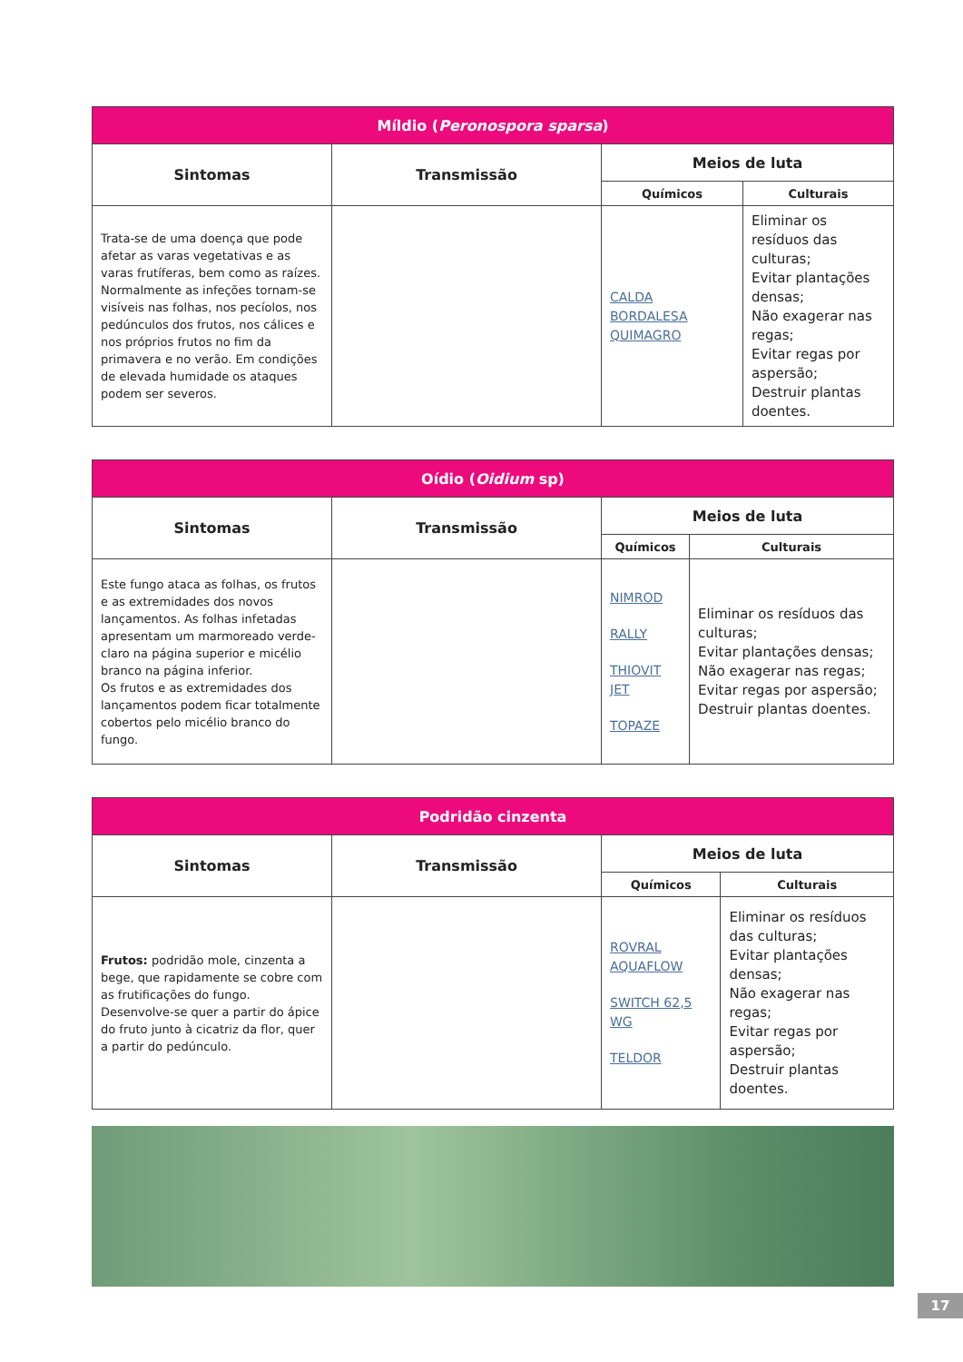| Míldio ( Peronospora sparsa ) | | | |
| --- | --- | --- | --- |
| Sintomas | Transmissão | Meios de luta | |
| | | Químicos | Culturais |
| Trata-se de uma doença que pode afetar as varas vegetativas e as varas frutíferas, bem como as raízes. Normalmente as infeções tornam-se visíveis nas folhas, nos pecíolos, nos pedúnculos dos frutos, nos cálices e nos próprios frutos no fim da primavera e no verão. Em condições de elevada humidade os ataques podem ser severos. | | CALDA BORDALESA QUIMAGRO | Eliminar os resíduos das culturas; Evitar plantações densas; Não exagerar nas regas; Evitar regas por aspersão; Destruir plantas doentes. |
| Oídio ( Oidium sp) | | | |
| --- | --- | --- | --- |
| Sintomas | Transmissão | Meios de luta | |
| | | Químicos | Culturais |
| Este fungo ataca as folhas, os frutos e as extremidades dos novos lançamentos. As folhas infetadas apresentam um marmoreado verde-claro na página superior e micélio branco na página inferior. Os frutos e as extremidades dos lançamentos podem ficar totalmente cobertos pelo micélio branco do fungo. | | NIMROD RALLY THIOVIT JET TOPAZE | Eliminar os resíduos das culturas; Evitar plantações densas; Não exagerar nas regas; Evitar regas por aspersão; Destruir plantas doentes. |
| Podridão cinzenta | | | |
| --- | --- | --- | --- |
| Sintomas | Transmissão | Meios de luta | |
| | | Químicos | Culturais |
| Frutos: podridão mole, cinzenta a bege, que rapidamente se cobre com as frutificações do fungo. Desenvolve-se quer a partir do ápice do fruto junto à cicatriz da flor, quer a partir do pedúnculo. | | ROVRAL AQUAFLOW SWITCH 62,5 WG TELDOR | Eliminar os resíduos das culturas; Evitar plantações densas; Não exagerar nas regas; Evitar regas por aspersão; Destruir plantas doentes. |
17